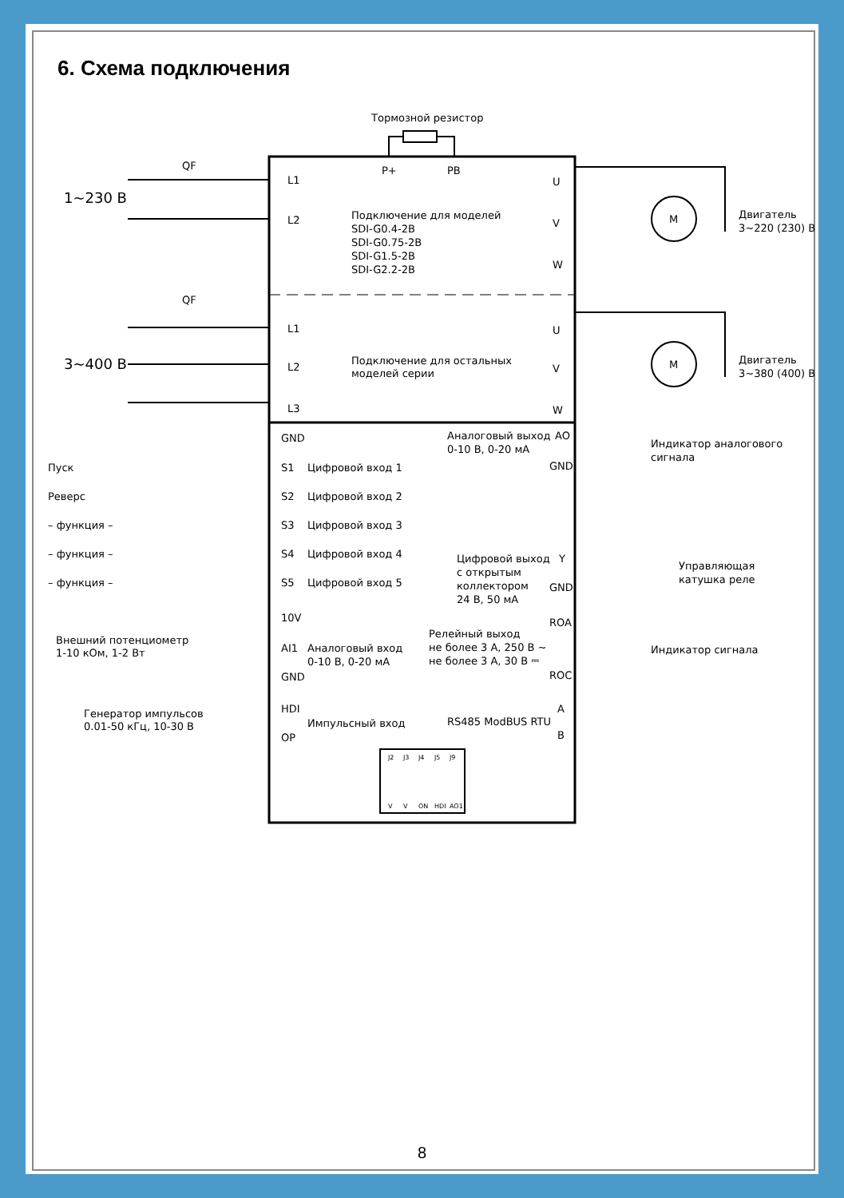6. Схема подключения
Тормозной резистор
P+
PB
QF
1~230 В
L1
L2
Подключение для моделей
SDI-G0.4-2B
SDI-G0.75-2B
SDI-G1.5-2B
SDI-G2.2-2B
U
V
W
M
M
Двигатель
3~220 (230) В
QF
3~400 В
L1
L2
L3
Подключение для остальных
моделей серии
U
V
W
Двигатель
3~380 (400) В
GND
Пуск
S1
Цифровой вход 1
Реверс
S2
Цифровой вход 2
– функция –
S3
Цифровой вход 3
– функция –
S4
Цифровой вход 4
– функция –
S5
Цифровой вход 5
10V
Внешний потенциометр
1-10 кОм, 1-2 Вт
AI1
Аналоговый вход
0-10 В, 0-20 мА
GND
Генератор импульсов
0.01-50 кГц, 10-30 В
HDI
Импульсный вход
OP
Аналоговый выход
0-10 В, 0-20 мА
AO
GND
Индикатор аналогового
сигнала
Цифровой выход
с открытым
коллектором
24 В, 50 мА
Y
GND
Управляющая
катушка реле
Релейный выход
не более 3 А, 250 В ~
не более 3 А, 30 В ⎓
ROA
ROC
Индикатор сигнала
RS485 ModBUS RTU
A
B
J2
J3
J4
J5
J9
V
V
ON
HDI
AO1
8